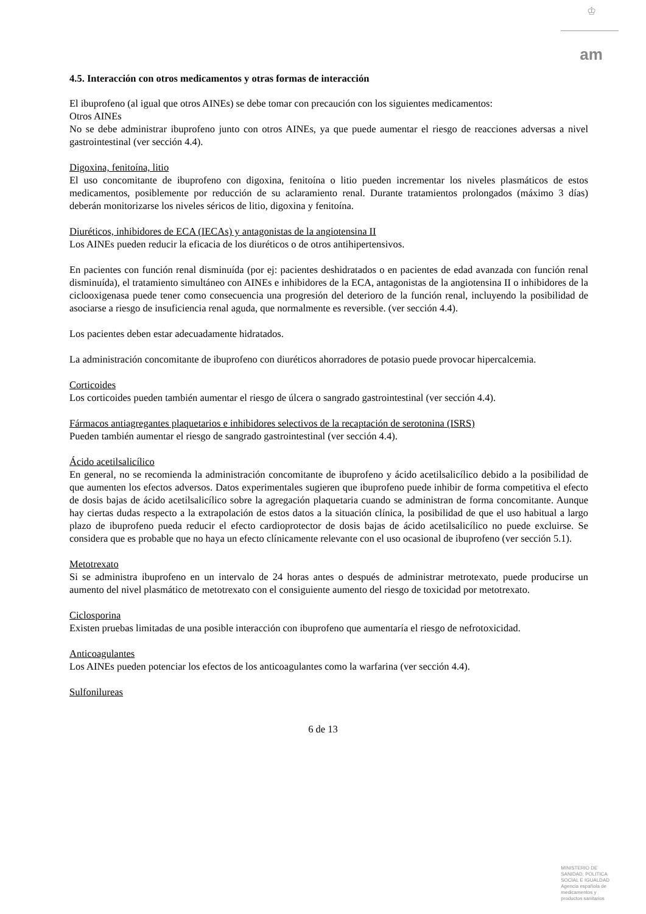♔
am
4.5. Interacción con otros medicamentos y otras formas de interacción
El ibuprofeno (al igual que otros AINEs) se debe tomar con precaución con los siguientes medicamentos:
Otros AINEs
No se debe administrar ibuprofeno junto con otros AINEs, ya que puede aumentar el riesgo de reacciones adversas a nivel gastrointestinal (ver sección 4.4).
Digoxina, fenitoína, litio
El uso concomitante de ibuprofeno con digoxina, fenitoína o litio pueden incrementar los niveles plasmáticos de estos medicamentos, posiblemente por reducción de su aclaramiento renal. Durante tratamientos prolongados (máximo 3 días) deberán monitorizarse los niveles séricos de litio, digoxina y fenitoína.
Diuréticos, inhibidores de ECA (IECAs) y antagonistas de la angiotensina II
Los AINEs pueden reducir la eficacia de los diuréticos o de otros antihipertensivos.
En pacientes con función renal disminuída (por ej: pacientes deshidratados o en pacientes de edad avanzada con función renal disminuída), el tratamiento simultáneo con AINEs e inhibidores de la ECA, antagonistas de la angiotensina II o inhibidores de la ciclooxigenasa puede tener como consecuencia una progresión del deterioro de la función renal, incluyendo la posibilidad de asociarse a riesgo de insuficiencia renal aguda, que normalmente es reversible. (ver sección 4.4).
Los pacientes deben estar adecuadamente hidratados.
La administración concomitante de ibuprofeno con diuréticos ahorradores de potasio puede provocar hipercalcemia.
Corticoides
Los corticoides pueden también aumentar el riesgo de úlcera o sangrado gastrointestinal (ver sección 4.4).
Fármacos antiagregantes plaquetarios e inhibidores selectivos de la recaptación de serotonina (ISRS)
Pueden también aumentar el riesgo de sangrado gastrointestinal (ver sección 4.4).
Ácido acetilsalicílico
En general, no se recomienda la administración concomitante de ibuprofeno y ácido acetilsalicílico debido a la posibilidad de que aumenten los efectos adversos. Datos experimentales sugieren que ibuprofeno puede inhibir de forma competitiva el efecto de dosis bajas de ácido acetilsalicílico sobre la agregación plaquetaria cuando se administran de forma concomitante. Aunque hay ciertas dudas respecto a la extrapolación de estos datos a la situación clínica, la posibilidad de que el uso habitual a largo plazo de ibuprofeno pueda reducir el efecto cardioprotector de dosis bajas de ácido acetilsalicílico no puede excluirse. Se considera que es probable que no haya un efecto clínicamente relevante con el uso ocasional de ibuprofeno (ver sección 5.1).
Metotrexato
Si se administra ibuprofeno en un intervalo de 24 horas antes o después de administrar metrotexato, puede producirse un aumento del nivel plasmático de metotrexato con el consiguiente aumento del riesgo de toxicidad por metotrexato.
Ciclosporina
Existen pruebas limitadas de una posible interacción con ibuprofeno que aumentaría el riesgo de nefrotoxicidad.
Anticoagulantes
Los AINEs pueden potenciar los efectos de los anticoagulantes como la warfarina (ver sección 4.4).
Sulfonilureas
6 de 13
MINISTERIO DE
SANIDAD, POLITICA
SOCIAL E IGUALDAD
Agencia española de
medicamentos y
productos sanitarios